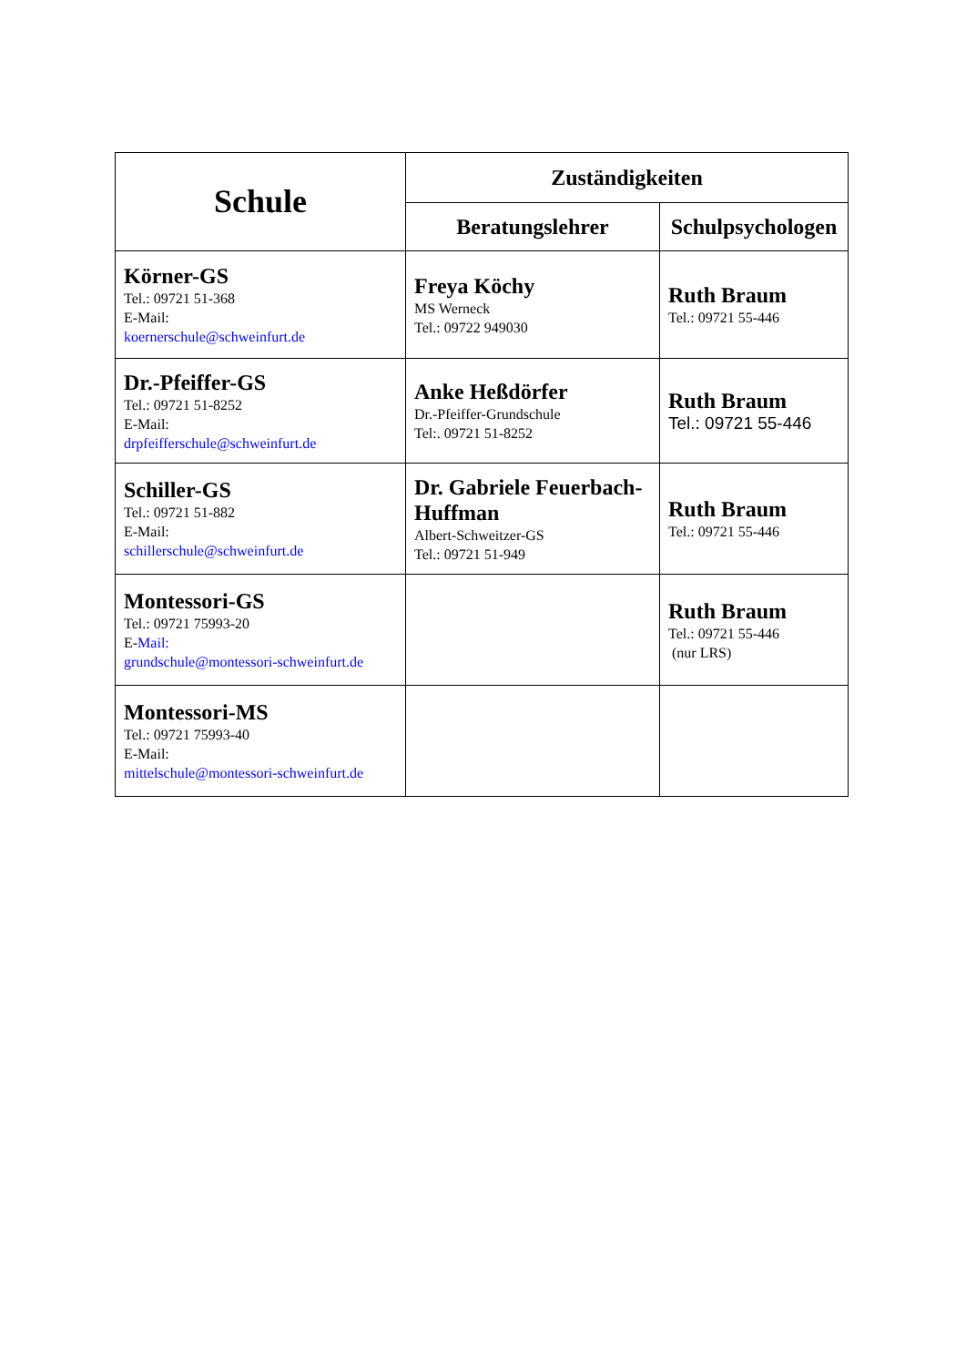| Schule | Zuständigkeiten | |
| --- | --- | --- |
| | Beratungslehrer | Schulpsychologen |
| Körner-GS Tel.: 09721 51-368 E-Mail: koernerschule@schweinfurt.de | Freya Köchy MS Werneck Tel.: 09722 949030 | Ruth Braum Tel.: 09721 55-446 |
| Dr.-Pfeiffer-GS Tel.: 09721 51-8252 E-Mail: drpfeifferschule@schweinfurt.de | Anke Heßdörfer Dr.-Pfeiffer-Grundschule Tel:. 09721 51-8252 | Ruth Braum Tel.: 09721 55-446 |
| Schiller-GS Tel.: 09721 51-882 E-Mail: schillerschule@schweinfurt.de | Dr. Gabriele Feuerbach-Huffman Albert-Schweitzer-GS Tel.: 09721 51-949 | Ruth Braum Tel.: 09721 55-446 |
| Montessori-GS Tel.: 09721 75993-20 E- Mail: grundschule@montessori-schweinfurt.de | | Ruth Braum Tel.: 09721 55-446 (nur LRS) |
| Montessori-MS Tel.: 09721 75993-40 E-Mail: mittelschule@montessori-schweinfurt.de | | |